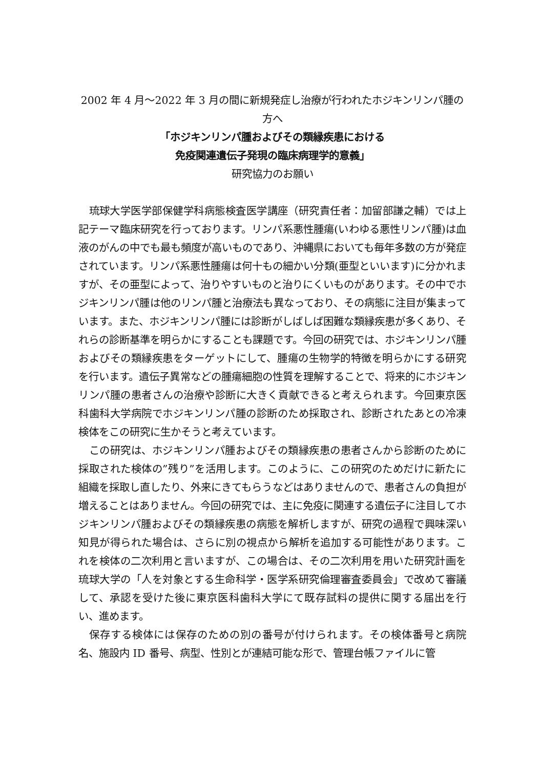2002 年 4 月～2022 年 3 月の間に新規発症し治療が行われたホジキンリンパ腫の方へ
「ホジキンリンパ腫およびその類縁疾患における
免疫関連遺伝子発現の臨床病理学的意義」
研究協力のお願い
琉球大学医学部保健学科病態検査医学講座（研究責任者：加留部謙之輔）では上記テーマ臨床研究を行っております。リンパ系悪性腫瘍(いわゆる悪性リンパ腫)は血液のがんの中でも最も頻度が高いものであり、沖縄県においても毎年多数の方が発症されています。リンパ系悪性腫瘍は何十もの細かい分類(亜型といいます)に分かれますが、その亜型によって、治りやすいものと治りにくいものがあります。その中でホジキンリンパ腫は他のリンパ腫と治療法も異なっており、その病態に注目が集まっています。また、ホジキンリンパ腫には診断がしばしば困難な類縁疾患が多くあり、それらの診断基準を明らかにすることも課題です。今回の研究では、ホジキンリンパ腫およびその類縁疾患をターゲットにして、腫瘍の生物学的特徴を明らかにする研究を行います。遺伝子異常などの腫瘍細胞の性質を理解することで、将来的にホジキンリンパ腫の患者さんの治療や診断に大きく貢献できると考えられます。今回東京医科歯科大学病院でホジキンリンパ腫の診断のため採取され、診断されたあとの冷凍検体をこの研究に生かそうと考えています。
この研究は、ホジキンリンパ腫およびその類縁疾患の患者さんから診断のために採取された検体の”残り”を活用します。このように、この研究のためだけに新たに組織を採取し直したり、外来にきてもらうなどはありませんので、患者さんの負担が増えることはありません。今回の研究では、主に免疫に関連する遺伝子に注目してホジキンリンパ腫およびその類縁疾患の病態を解析しますが、研究の過程で興味深い知見が得られた場合は、さらに別の視点から解析を追加する可能性があります。これを検体の二次利用と言いますが、この場合は、その二次利用を用いた研究計画を琉球大学の「人を対象とする生命科学・医学系研究倫理審査委員会」で改めて審議して、承認を受けた後に東京医科歯科大学にて既存試料の提供に関する届出を行い、進めます。
保存する検体には保存のための別の番号が付けられます。その検体番号と病院名、施設内 ID 番号、病型、性別とが連結可能な形で、管理台帳ファイルに管